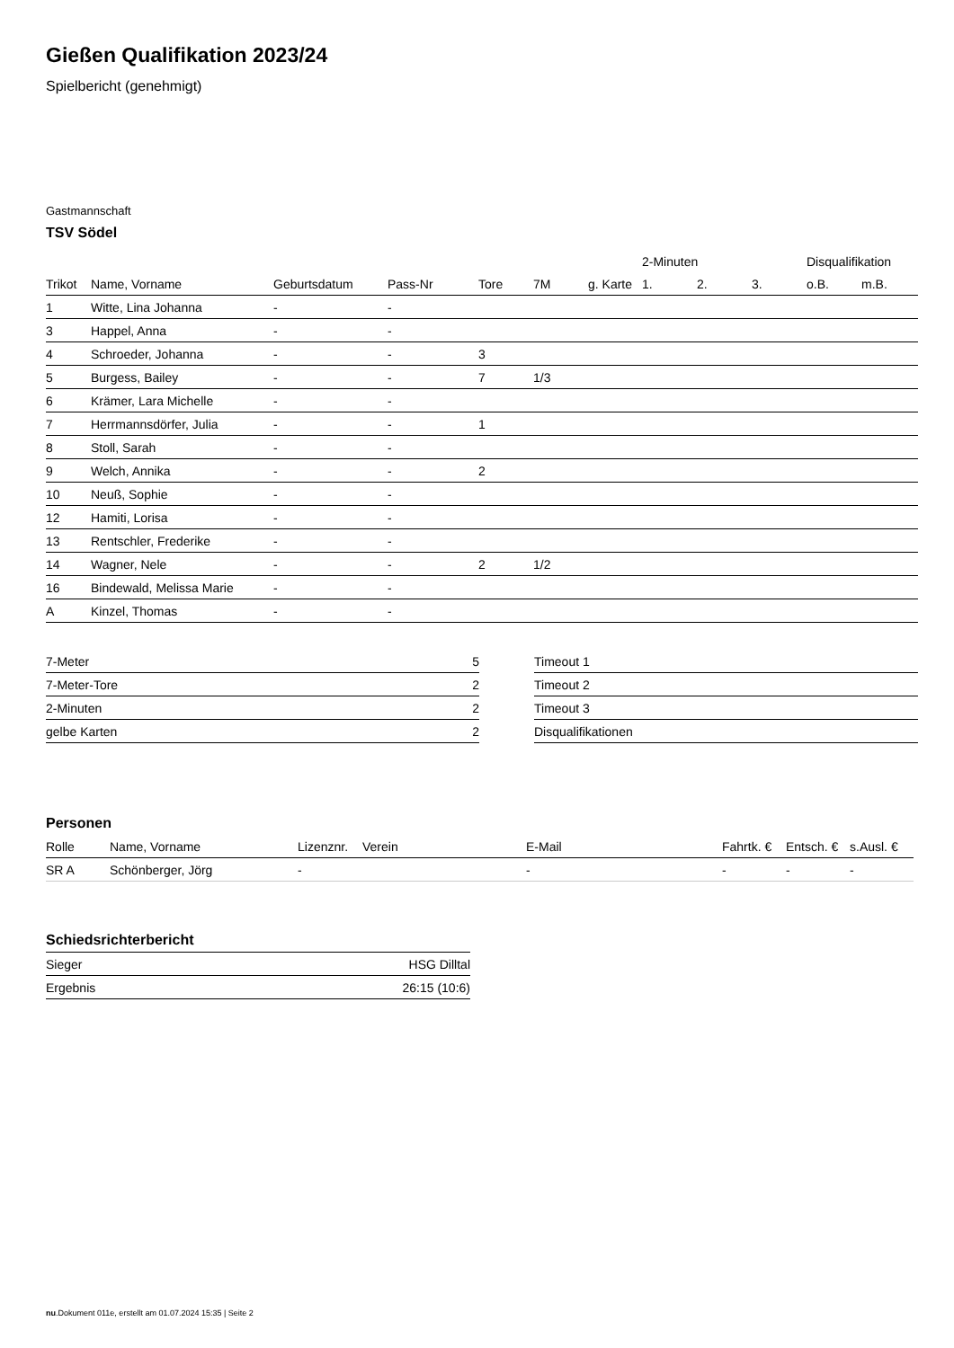Gießen Qualifikation 2023/24
Spielbericht (genehmigt)
Gastmannschaft
TSV Södel
| | | | | | | | 2-Minuten | | | Disqualifikation | |
| --- | --- | --- | --- | --- | --- | --- | --- | --- | --- | --- | --- |
| Trikot | Name, Vorname | Geburtsdatum | Pass-Nr | Tore | 7M | g. Karte | 1. | 2. | 3. | o.B. | m.B. |
| 1 | Witte, Lina Johanna | - | - | | | | | | | | |
| 3 | Happel, Anna | - | - | | | | | | | | |
| 4 | Schroeder, Johanna | - | - | 3 | | | | | | | |
| 5 | Burgess, Bailey | - | - | 7 | 1/3 | | | | | | |
| 6 | Krämer, Lara Michelle | - | - | | | | | | | | |
| 7 | Herrmannsdörfer, Julia | - | - | 1 | | | | | | | |
| 8 | Stoll, Sarah | - | - | | | | | | | | |
| 9 | Welch, Annika | - | - | 2 | | | | | | | |
| 10 | Neuß, Sophie | - | - | | | | | | | | |
| 12 | Hamiti, Lorisa | - | - | | | | | | | | |
| 13 | Rentschler, Frederike | - | - | | | | | | | | |
| 14 | Wagner, Nele | - | - | 2 | 1/2 | | | | | | |
| 16 | Bindewald, Melissa Marie | - | - | | | | | | | | |
| A | Kinzel, Thomas | - | - | | | | | | | | |
| 7-Meter | 5 |
| 7-Meter-Tore | 2 |
| 2-Minuten | 2 |
| gelbe Karten | 2 |
| Timeout 1 |
| Timeout 2 |
| Timeout 3 |
| Disqualifikationen |
Personen
| Rolle | Name, Vorname | Lizenznr. | Verein | E-Mail | Fahrtk. € | Entsch. € | s.Ausl. € |
| --- | --- | --- | --- | --- | --- | --- | --- |
| SR A | Schönberger, Jörg | - | | - | - | - | - |
Schiedsrichterbericht
| Sieger | HSG Dilltal |
| Ergebnis | 26:15 (10:6) |
nu.Dokument 011e, erstellt am 01.07.2024 15:35 | Seite 2